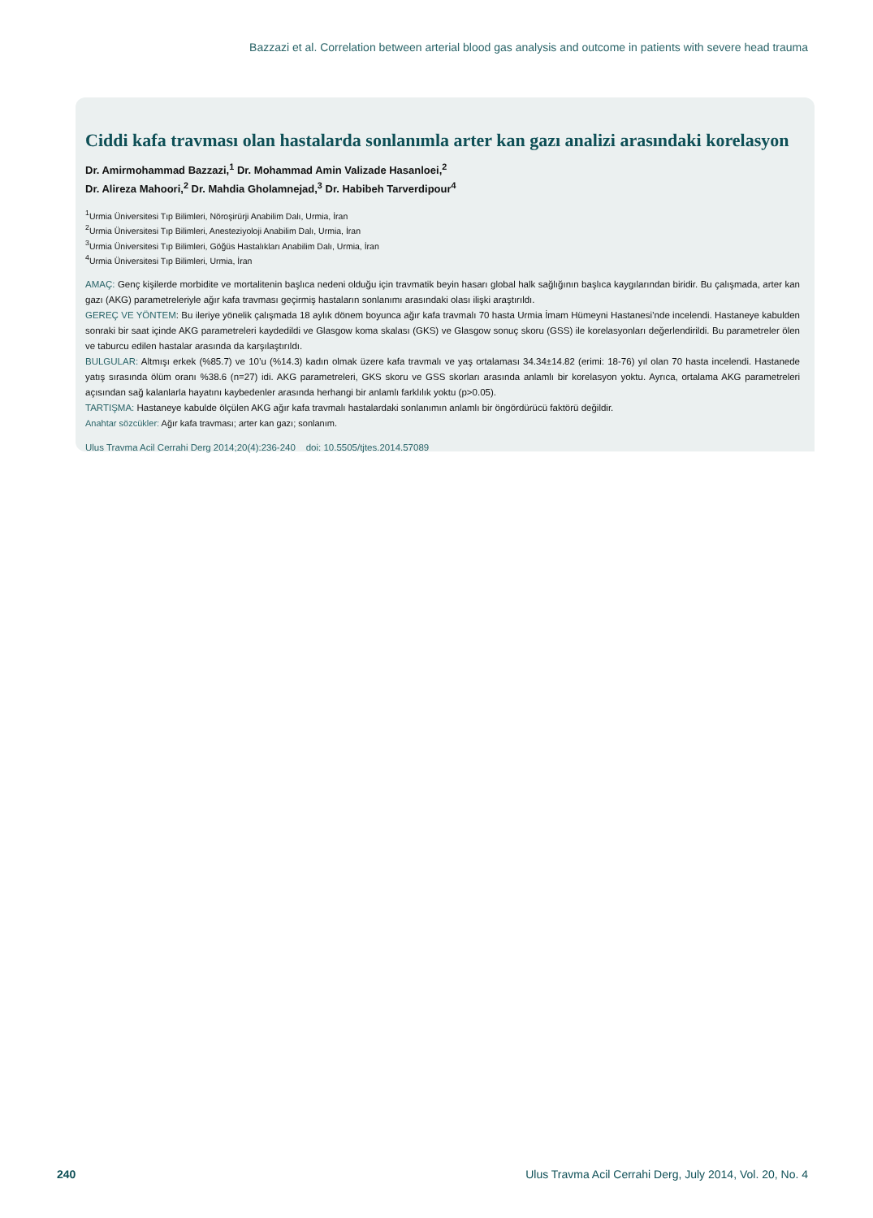Bazzazi et al. Correlation between arterial blood gas analysis and outcome in patients with severe head trauma
Ciddi kafa travması olan hastalarda sonlanımla arter kan gazı analizi arasındaki korelasyon
Dr. Amirmohammad Bazzazi,<sup>1</sup> Dr. Mohammad Amin Valizade Hasanloei,<sup>2</sup>
Dr. Alireza Mahoori,<sup>2</sup> Dr. Mahdia Gholamnejad,<sup>3</sup> Dr. Habibeh Tarverdipour<sup>4</sup>
<sup>1</sup> Urmia Üniversitesi Tıp Bilimleri, Nöroşirürji Anabilim Dalı, Urmia, İran
<sup>2</sup> Urmia Üniversitesi Tıp Bilimleri, Anesteziyoloji Anabilim Dalı, Urmia, İran
<sup>3</sup> Urmia Üniversitesi Tıp Bilimleri, Göğüs Hastalıkları Anabilim Dalı, Urmia, İran
<sup>4</sup> Urmia Üniversitesi Tıp Bilimleri, Urmia, İran
AMAÇ: Genç kişilerde morbidite ve mortalitenin başlıca nedeni olduğu için travmatik beyin hasarı global halk sağlığının başlıca kaygılarından biridir. Bu çalışmada, arter kan gazı (AKG) parametreleriyle ağır kafa travması geçirmiş hastaların sonlanımı arasındaki olası ilişki araştırıldı.
GEREÇ VE YÖNTEM: Bu ileriye yönelik çalışmada 18 aylık dönem boyunca ağır kafa travmalı 70 hasta Urmia İmam Hümeyni Hastanesi’nde incelendi. Hastaneye kabulden sonraki bir saat içinde AKG parametreleri kaydedildi ve Glasgow koma skalası (GKS) ve Glasgow sonuç skoru (GSS) ile korelasyonları değerlendirildi. Bu parametreler ölen ve taburcu edilen hastalar arasında da karşılaştırıldı.
BULGULAR: Altmışı erkek (%85.7) ve 10’u (%14.3) kadın olmak üzere kafa travmalı ve yaş ortalaması 34.34±14.82 (erimi: 18-76) yıl olan 70 hasta incelendi. Hastanede yatış sırasında ölüm oranı %38.6 (n=27) idi. AKG parametreleri, GKS skoru ve GSS skorları arasında anlamlı bir korelasyon yoktu. Ayrıca, ortalama AKG parametreleri açısından sağ kalanlarla hayatını kaybedenler arasında herhangi bir anlamlı farklılık yoktu (p>0.05).
TARTIŞMA: Hastaneye kabulde ölçülen AKG ağır kafa travmalı hastalardaki sonlanımın anlamlı bir öngördürücü faktörü değildir.
Anahtar sözcükler: Ağır kafa travması; arter kan gazı; sonlanım.
Ulus Travma Acil Cerrahi Derg 2014;20(4):236-240 doi: 10.5505/tjtes.2014.57089
240 Ulus Travma Acil Cerrahi Derg, July 2014, Vol. 20, No. 4